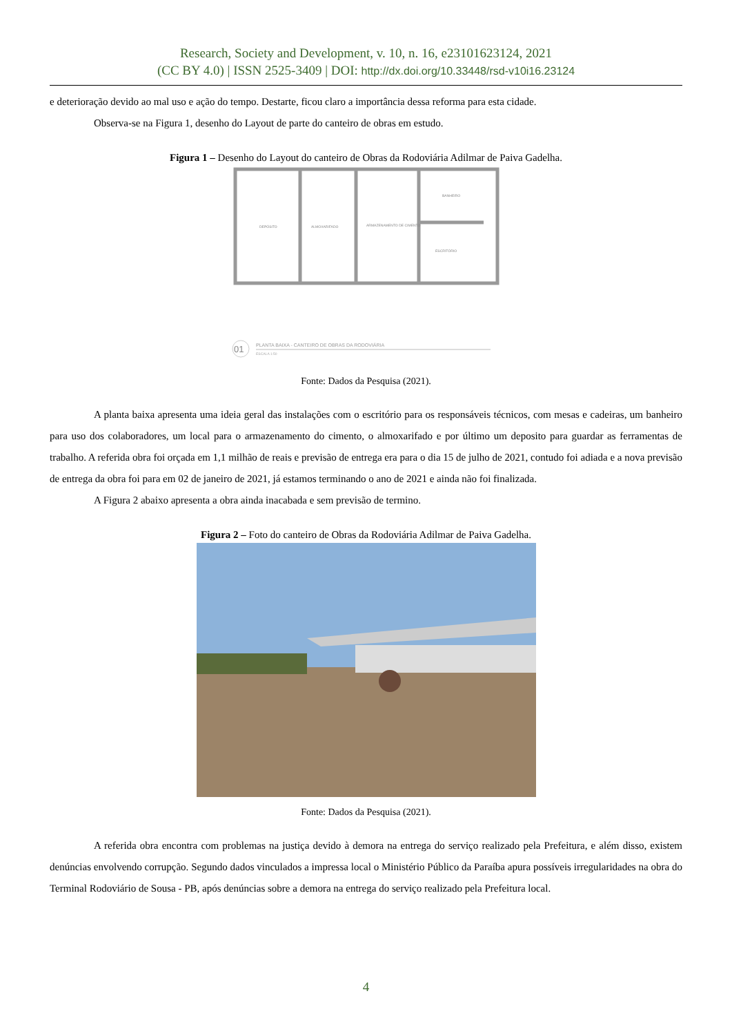Research, Society and Development, v. 10, n. 16, e23101623124, 2021
(CC BY 4.0) | ISSN 2525-3409 | DOI: http://dx.doi.org/10.33448/rsd-v10i16.23124
e deterioração devido ao mal uso e ação do tempo. Destarte, ficou claro a importância dessa reforma para esta cidade.
Observa-se na Figura 1, desenho do Layout de parte do canteiro de obras em estudo.
Figura 1 – Desenho do Layout do canteiro de Obras da Rodoviária Adilmar de Paiva Gadelha.
DEPÓSITO
ALMOXARIFADO
ARMAZENAMENTO DE CIMENTO
BANHEIRO
ESCRITÓRIO
01
PLANTA BAIXA - CANTEIRO DE OBRAS DA RODOVIÁRIA
ESCALA 1:50
Fonte: Dados da Pesquisa (2021).
A planta baixa apresenta uma ideia geral das instalações com o escritório para os responsáveis técnicos, com mesas e cadeiras, um banheiro para uso dos colaboradores, um local para o armazenamento do cimento, o almoxarifado e por último um deposito para guardar as ferramentas de trabalho. A referida obra foi orçada em 1,1 milhão de reais e previsão de entrega era para o dia 15 de julho de 2021, contudo foi adiada e a nova previsão de entrega da obra foi para em 02 de janeiro de 2021, já estamos terminando o ano de 2021 e ainda não foi finalizada.
A Figura 2 abaixo apresenta a obra ainda inacabada e sem previsão de termino.
Figura 2 – Foto do canteiro de Obras da Rodoviária Adilmar de Paiva Gadelha.
Fonte: Dados da Pesquisa (2021).
A referida obra encontra com problemas na justiça devido à demora na entrega do serviço realizado pela Prefeitura, e além disso, existem denúncias envolvendo corrupção. Segundo dados vinculados a impressa local o Ministério Público da Paraíba apura possíveis irregularidades na obra do Terminal Rodoviário de Sousa - PB, após denúncias sobre a demora na entrega do serviço realizado pela Prefeitura local.
4